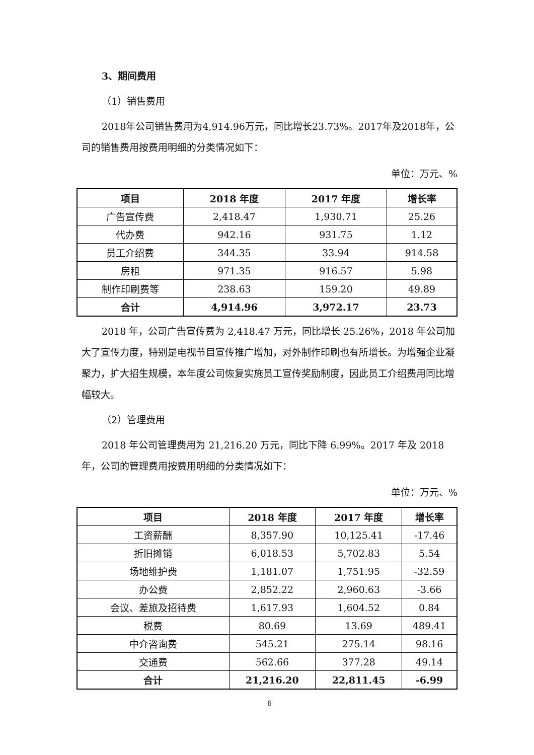3、期间费用
（1）销售费用
2018年公司销售费用为4,914.96万元，同比增长23.73%。2017年及2018年，公司的销售费用按费用明细的分类情况如下：
单位：万元、%
| 项目 | 2018 年度 | 2017 年度 | 增长率 |
| --- | --- | --- | --- |
| 广告宣传费 | 2,418.47 | 1,930.71 | 25.26 |
| 代办费 | 942.16 | 931.75 | 1.12 |
| 员工介绍费 | 344.35 | 33.94 | 914.58 |
| 房租 | 971.35 | 916.57 | 5.98 |
| 制作印刷费等 | 238.63 | 159.20 | 49.89 |
| 合计 | 4,914.96 | 3,972.17 | 23.73 |
2018 年，公司广告宣传费为 2,418.47 万元，同比增长 25.26%，2018 年公司加大了宣传力度，特别是电视节目宣传推广增加，对外制作印刷也有所增长。为增强企业凝聚力，扩大招生规模，本年度公司恢复实施员工宣传奖励制度，因此员工介绍费用同比增幅较大。
（2）管理费用
2018 年公司管理费用为 21,216.20 万元，同比下降 6.99%。2017 年及 2018 年，公司的管理费用按费用明细的分类情况如下：
单位：万元、%
| 项目 | 2018 年度 | 2017 年度 | 增长率 |
| --- | --- | --- | --- |
| 工资薪酬 | 8,357.90 | 10,125.41 | -17.46 |
| 折旧摊销 | 6,018.53 | 5,702.83 | 5.54 |
| 场地维护费 | 1,181.07 | 1,751.95 | -32.59 |
| 办公费 | 2,852.22 | 2,960.63 | -3.66 |
| 会议、差旅及招待费 | 1,617.93 | 1,604.52 | 0.84 |
| 税费 | 80.69 | 13.69 | 489.41 |
| 中介咨询费 | 545.21 | 275.14 | 98.16 |
| 交通费 | 562.66 | 377.28 | 49.14 |
| 合计 | 21,216.20 | 22,811.45 | -6.99 |
6